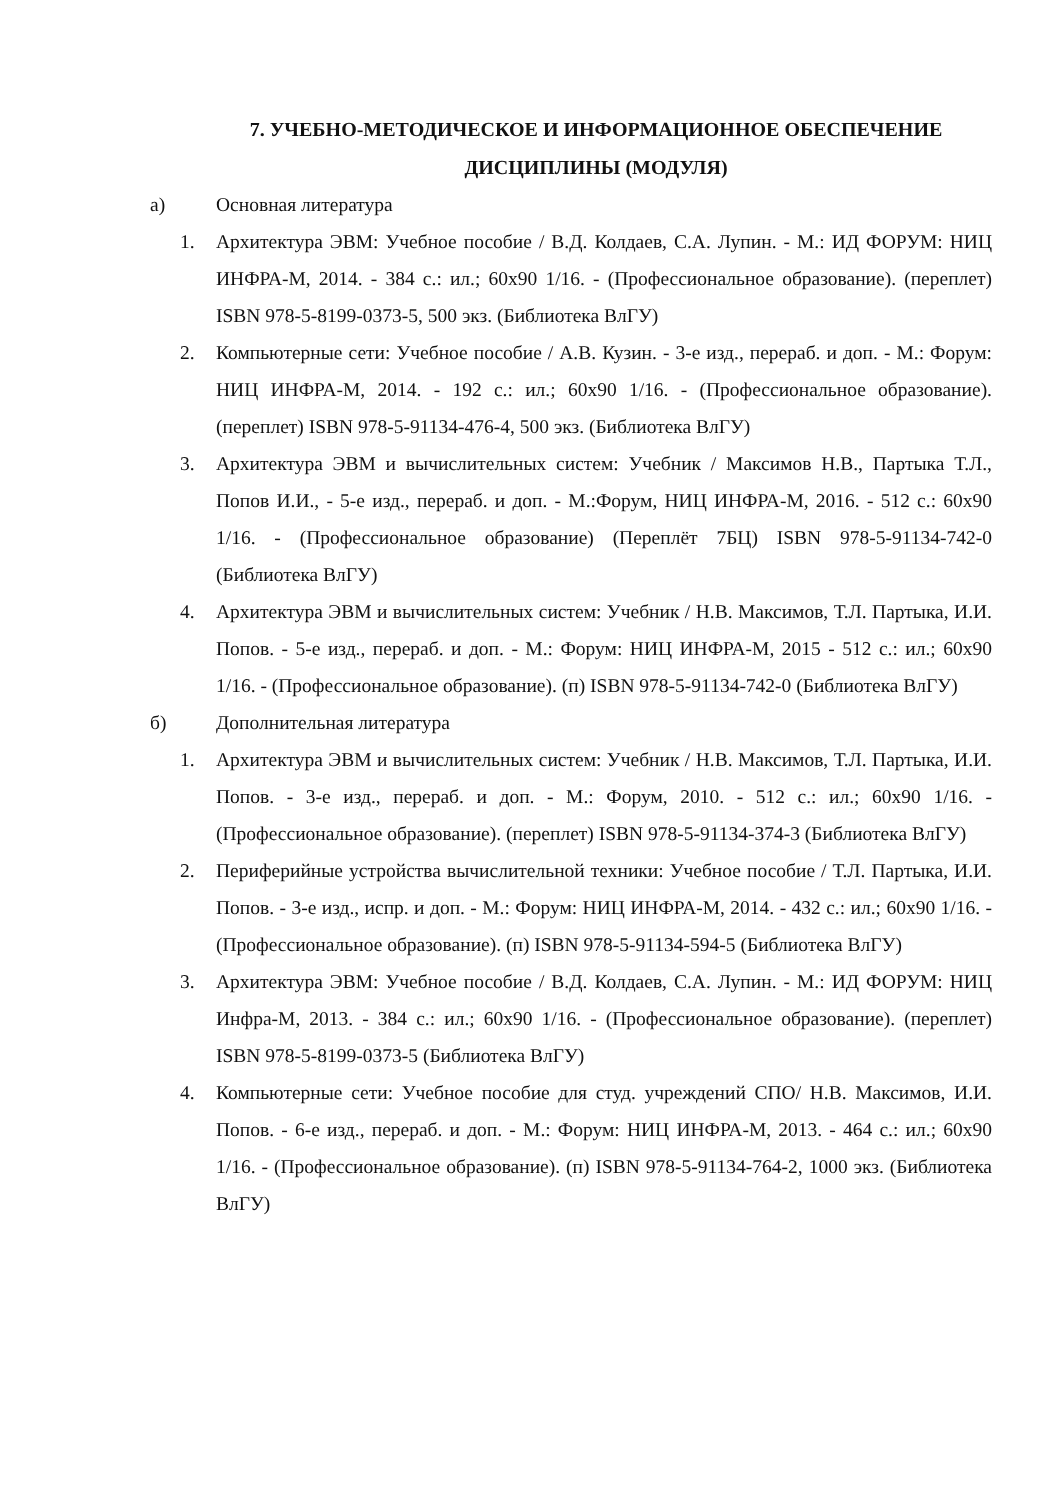7. УЧЕБНО-МЕТОДИЧЕСКОЕ И ИНФОРМАЦИОННОЕ ОБЕСПЕЧЕНИЕ
ДИСЦИПЛИНЫ (МОДУЛЯ)
а) Основная литература
1. Архитектура ЭВМ: Учебное пособие / В.Д. Колдаев, С.А. Лупин. - М.: ИД ФОРУМ: НИЦ ИНФРА-М, 2014. - 384 с.: ил.; 60x90 1/16. - (Профессиональное образование). (переплет) ISBN 978-5-8199-0373-5, 500 экз. (Библиотека ВлГУ)
2. Компьютерные сети: Учебное пособие / А.В. Кузин. - 3-е изд., перераб. и доп. - М.: Форум: НИЦ ИНФРА-М, 2014. - 192 с.: ил.; 60x90 1/16. - (Профессиональное образование). (переплет) ISBN 978-5-91134-476-4, 500 экз. (Библиотека ВлГУ)
3. Архитектура ЭВМ и вычислительных систем: Учебник / Максимов Н.В., Партыка Т.Л., Попов И.И., - 5-е изд., перераб. и доп. - М.:Форум, НИЦ ИНФРА-М, 2016. - 512 с.: 60x90 1/16. - (Профессиональное образование) (Переплёт 7БЦ) ISBN 978-5-91134-742-0 (Библиотека ВлГУ)
4. Архитектура ЭВМ и вычислительных систем: Учебник / Н.В. Максимов, Т.Л. Партыка, И.И. Попов. - 5-е изд., перераб. и доп. - М.: Форум: НИЦ ИНФРА-М, 2015 - 512 с.: ил.; 60x90 1/16. - (Профессиональное образование). (п) ISBN 978-5-91134-742-0 (Библиотека ВлГУ)
б) Дополнительная литература
1. Архитектура ЭВМ и вычислительных систем: Учебник / Н.В. Максимов, Т.Л. Партыка, И.И. Попов. - 3-е изд., перераб. и доп. - М.: Форум, 2010. - 512 с.: ил.; 60x90 1/16. - (Профессиональное образование). (переплет) ISBN 978-5-91134-374-3 (Библиотека ВлГУ)
2. Периферийные устройства вычислительной техники: Учебное пособие / Т.Л. Партыка, И.И. Попов. - 3-е изд., испр. и доп. - М.: Форум: НИЦ ИНФРА-М, 2014. - 432 с.: ил.; 60x90 1/16. - (Профессиональное образование). (п) ISBN 978-5-91134-594-5 (Библиотека ВлГУ)
3. Архитектура ЭВМ: Учебное пособие / В.Д. Колдаев, С.А. Лупин. - М.: ИД ФОРУМ: НИЦ Инфра-М, 2013. - 384 с.: ил.; 60x90 1/16. - (Профессиональное образование). (переплет) ISBN 978-5-8199-0373-5 (Библиотека ВлГУ)
4. Компьютерные сети: Учебное пособие для студ. учреждений СПО/ Н.В. Максимов, И.И. Попов. - 6-е изд., перераб. и доп. - М.: Форум: НИЦ ИНФРА-М, 2013. - 464 с.: ил.; 60x90 1/16. - (Профессиональное образование). (п) ISBN 978-5-91134-764-2, 1000 экз. (Библиотека ВлГУ)